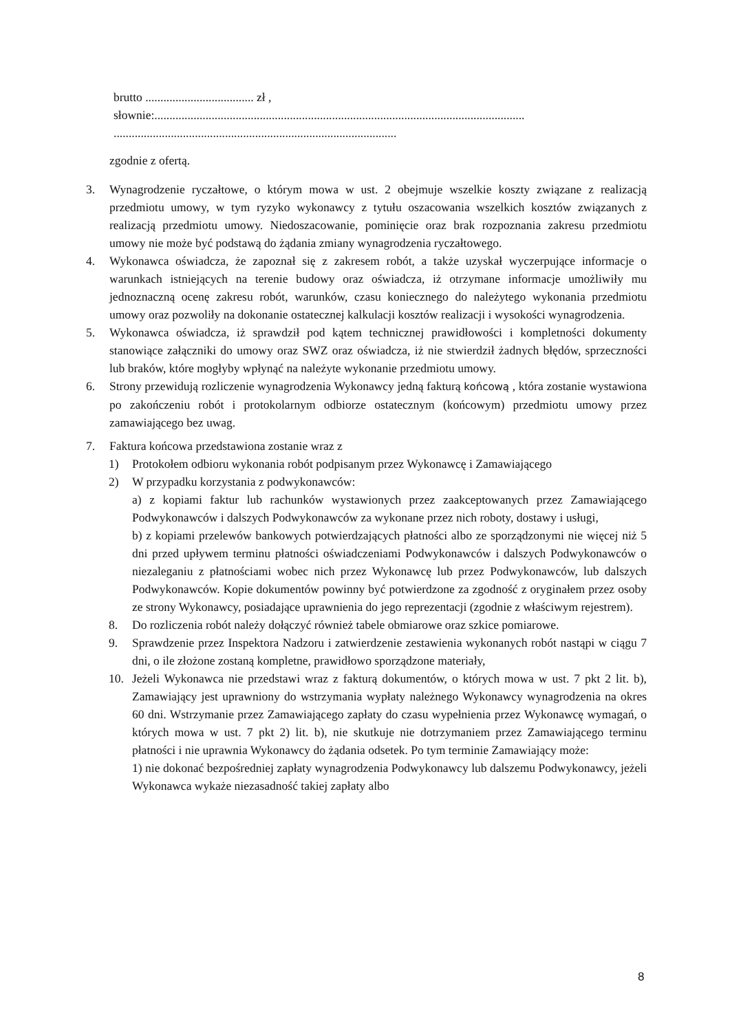brutto .................................... zł ,
słownie:...........................................................................................................................
..............................................................................................
zgodnie z ofertą.
3. Wynagrodzenie ryczałtowe, o którym mowa w ust. 2 obejmuje wszelkie koszty związane z realizacją przedmiotu umowy, w tym ryzyko wykonawcy z tytułu oszacowania wszelkich kosztów związanych z realizacją przedmiotu umowy. Niedoszacowanie, pominięcie oraz brak rozpoznania zakresu przedmiotu umowy nie może być podstawą do żądania zmiany wynagrodzenia ryczałtowego.
4. Wykonawca oświadcza, że zapoznał się z zakresem robót, a także uzyskał wyczerpujące informacje o warunkach istniejących na terenie budowy oraz oświadcza, iż otrzymane informacje umożliwiły mu jednoznaczną ocenę zakresu robót, warunków, czasu koniecznego do należytego wykonania przedmiotu umowy oraz pozwoliły na dokonanie ostatecznej kalkulacji kosztów realizacji i wysokości wynagrodzenia.
5. Wykonawca oświadcza, iż sprawdził pod kątem technicznej prawidłowości i kompletności dokumenty stanowiące załączniki do umowy oraz SWZ oraz oświadcza, iż nie stwierdził żadnych błędów, sprzeczności lub braków, które mogłyby wpłynąć na należyte wykonanie przedmiotu umowy.
6. Strony przewidują rozliczenie wynagrodzenia Wykonawcy jedną fakturą końcową , która zostanie wystawiona po zakończeniu robót i protokolarnym odbiorze ostatecznym (końcowym) przedmiotu umowy przez zamawiającego bez uwag.
7. Faktura końcowa przedstawiona zostanie wraz z
1) Protokołem odbioru wykonania robót podpisanym przez Wykonawcę i Zamawiającego
2) W przypadku korzystania z podwykonawców:
a) z kopiami faktur lub rachunków wystawionych przez zaakceptowanych przez Zamawiającego Podwykonawców i dalszych Podwykonawców za wykonane przez nich roboty, dostawy i usługi,
b) z kopiami przelewów bankowych potwierdzających płatności albo ze sporządzonymi nie więcej niż 5 dni przed upływem terminu płatności oświadczeniami Podwykonawców i dalszych Podwykonawców o niezaleganiu z płatnościami wobec nich przez Wykonawcę lub przez Podwykonawców, lub dalszych Podwykonawców. Kopie dokumentów powinny być potwierdzone za zgodność z oryginałem przez osoby ze strony Wykonawcy, posiadające uprawnienia do jego reprezentacji (zgodnie z właściwym rejestrem).
8. Do rozliczenia robót należy dołączyć również tabele obmiarowe oraz szkice pomiarowe.
9. Sprawdzenie przez Inspektora Nadzoru i zatwierdzenie zestawienia wykonanych robót nastąpi w ciągu 7 dni, o ile złożone zostaną kompletne, prawidłowo sporządzone materiały,
10. Jeżeli Wykonawca nie przedstawi wraz z fakturą dokumentów, o których mowa w ust. 7 pkt 2 lit. b), Zamawiający jest uprawniony do wstrzymania wypłaty należnego Wykonawcy wynagrodzenia na okres 60 dni. Wstrzymanie przez Zamawiającego zapłaty do czasu wypełnienia przez Wykonawcę wymagań, o których mowa w ust. 7 pkt 2) lit. b), nie skutkuje nie dotrzymaniem przez Zamawiającego terminu płatności i nie uprawnia Wykonawcy do żądania odsetek. Po tym terminie Zamawiający może:
1) nie dokonać bezpośredniej zapłaty wynagrodzenia Podwykonawcy lub dalszemu Podwykonawcy, jeżeli Wykonawca wykaże niezasadność takiej zapłaty albo
8